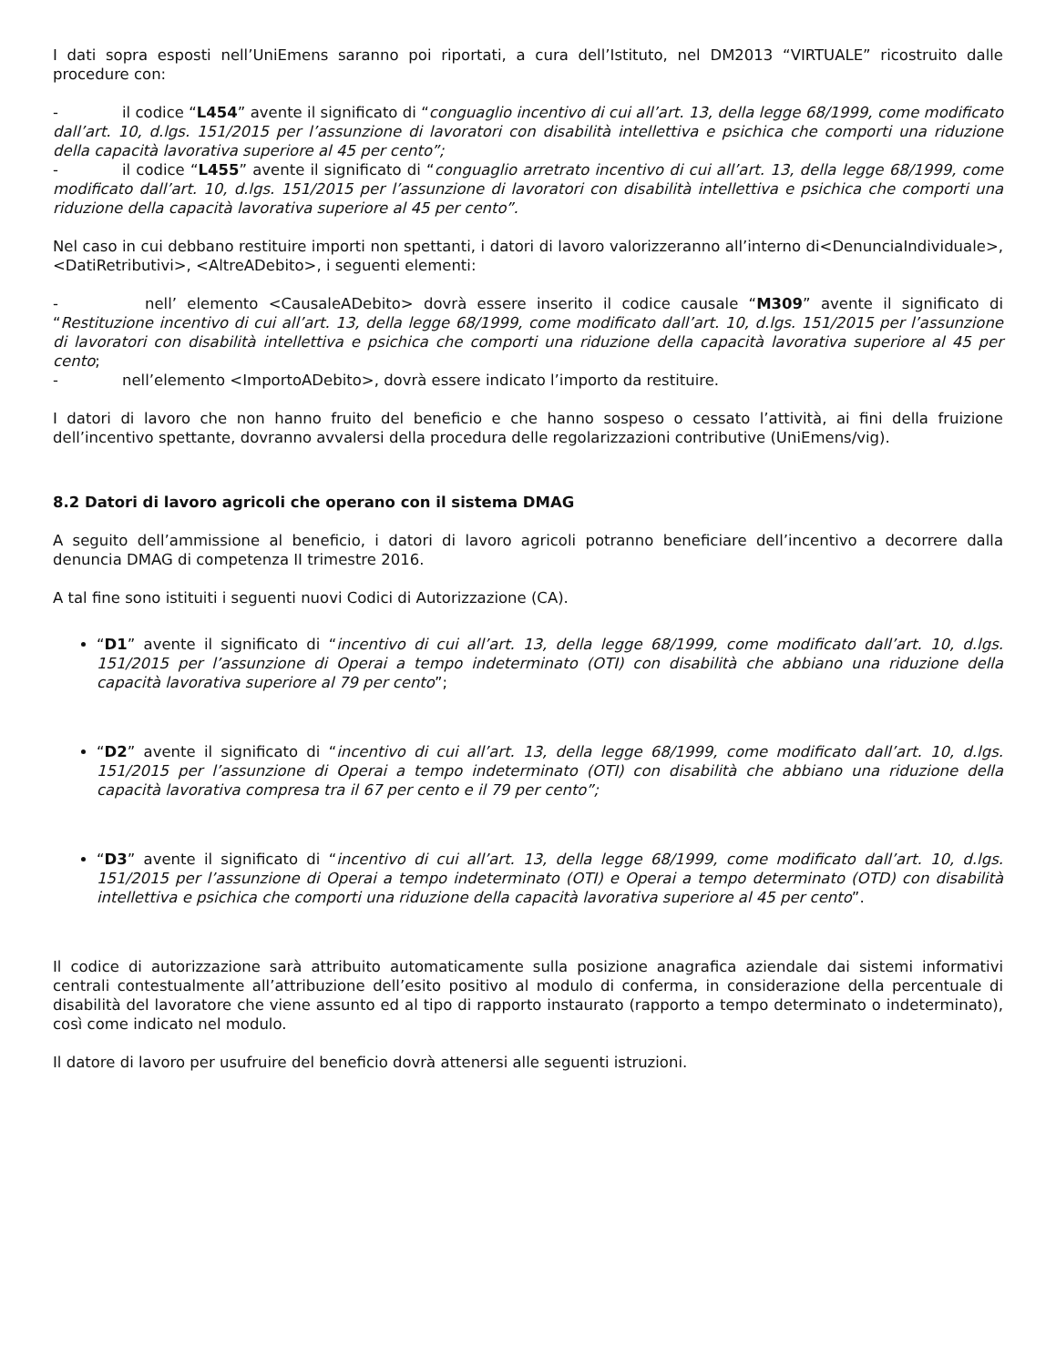I dati sopra esposti nell’UniEmens saranno poi riportati, a cura dell’Istituto, nel DM2013 “VIRTUALE” ricostruito dalle procedure con:
- il codice “L454” avente il significato di “conguaglio incentivo di cui all’art. 13, della legge 68/1999, come modificato dall’art. 10, d.lgs. 151/2015 per l’assunzione di lavoratori con disabilità intellettiva e psichica che comporti una riduzione della capacità lavorativa superiore al 45 per cento”;
- il codice “L455” avente il significato di “conguaglio arretrato incentivo di cui all’art. 13, della legge 68/1999, come modificato dall’art. 10, d.lgs. 151/2015 per l’assunzione di lavoratori con disabilità intellettiva e psichica che comporti una riduzione della capacità lavorativa superiore al 45 per cento”.
Nel caso in cui debbano restituire importi non spettanti, i datori di lavoro valorizzeranno all’interno di<DenunciaIndividuale>, <DatiRetributivi>, <AltreADebito>, i seguenti elementi:
- nell’ elemento <CausaleADebito> dovrà essere inserito il codice causale “M309” avente il significato di “Restituzione incentivo di cui all’art. 13, della legge 68/1999, come modificato dall’art. 10, d.lgs. 151/2015 per l’assunzione di lavoratori con disabilità intellettiva e psichica che comporti una riduzione della capacità lavorativa superiore al 45 per cento;
- nell’elemento <ImportoADebito>, dovrà essere indicato l’importo da restituire.
I datori di lavoro che non hanno fruito del beneficio e che hanno sospeso o cessato l’attività, ai fini della fruizione dell’incentivo spettante, dovranno avvalersi della procedura delle regolarizzazioni contributive (UniEmens/vig).
8.2 Datori di lavoro agricoli che operano con il sistema DMAG
A seguito dell’ammissione al beneficio, i datori di lavoro agricoli potranno beneficiare dell’incentivo a decorrere dalla denuncia DMAG di competenza II trimestre 2016.
A tal fine sono istituiti i seguenti nuovi Codici di Autorizzazione (CA).
“D1” avente il significato di “incentivo di cui all’art. 13, della legge 68/1999, come modificato dall’art. 10, d.lgs. 151/2015 per l’assunzione di Operai a tempo indeterminato (OTI) con disabilità che abbiano una riduzione della capacità lavorativa superiore al 79 per cento”;
“D2” avente il significato di “incentivo di cui all’art. 13, della legge 68/1999, come modificato dall’art. 10, d.lgs. 151/2015 per l’assunzione di Operai a tempo indeterminato (OTI) con disabilità che abbiano una riduzione della capacità lavorativa compresa tra il 67 per cento e il 79 per cento”;
“D3” avente il significato di “incentivo di cui all’art. 13, della legge 68/1999, come modificato dall’art. 10, d.lgs. 151/2015 per l’assunzione di Operai a tempo indeterminato (OTI) e Operai a tempo determinato (OTD) con disabilità intellettiva e psichica che comporti una riduzione della capacità lavorativa superiore al 45 per cento”.
Il codice di autorizzazione sarà attribuito automaticamente sulla posizione anagrafica aziendale dai sistemi informativi centrali contestualmente all’attribuzione dell’esito positivo al modulo di conferma, in considerazione della percentuale di disabilità del lavoratore che viene assunto ed al tipo di rapporto instaurato (rapporto a tempo determinato o indeterminato), così come indicato nel modulo.
Il datore di lavoro per usufruire del beneficio dovrà attenersi alle seguenti istruzioni.